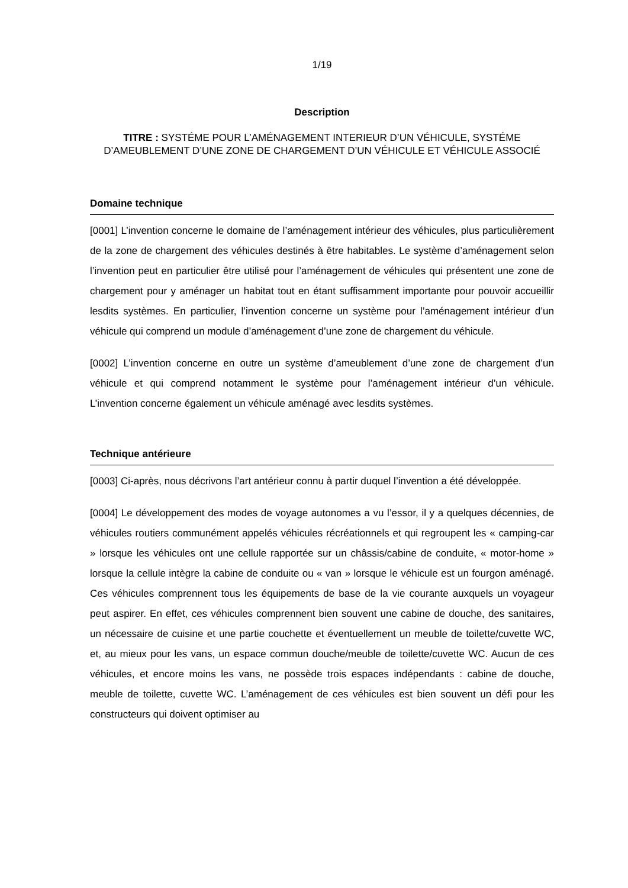1/19
Description
TITRE : SYSTÉME POUR L’AMÉNAGEMENT INTERIEUR D’UN VÉHICULE, SYSTÉME D’AMEUBLEMENT D’UNE ZONE DE CHARGEMENT D’UN VÉHICULE ET VÉHICULE ASSOCIÉ
Domaine technique
[0001] L’invention concerne le domaine de l’aménagement intérieur des véhicules, plus particulièrement de la zone de chargement des véhicules destinés à être habitables. Le système d’aménagement selon l’invention peut en particulier être utilisé pour l’aménagement de véhicules qui présentent une zone de chargement pour y aménager un habitat tout en étant suffisamment importante pour pouvoir accueillir lesdits systèmes. En particulier, l’invention concerne un système pour l’aménagement intérieur d’un véhicule qui comprend un module d’aménagement d’une zone de chargement du véhicule.
[0002] L’invention concerne en outre un système d’ameublement d’une zone de chargement d’un véhicule et qui comprend notamment le système pour l’aménagement intérieur d’un véhicule. L’invention concerne également un véhicule aménagé avec lesdits systèmes.
Technique antérieure
[0003] Ci-après, nous décrivons l’art antérieur connu à partir duquel l’invention a été développée.
[0004] Le développement des modes de voyage autonomes a vu l’essor, il y a quelques décennies, de véhicules routiers communément appelés véhicules récréationnels et qui regroupent les « camping-car » lorsque les véhicules ont une cellule rapportée sur un châssis/cabine de conduite, « motor-home » lorsque la cellule intègre la cabine de conduite ou « van » lorsque le véhicule est un fourgon aménagé. Ces véhicules comprennent tous les équipements de base de la vie courante auxquels un voyageur peut aspirer. En effet, ces véhicules comprennent bien souvent une cabine de douche, des sanitaires, un nécessaire de cuisine et une partie couchette et éventuellement un meuble de toilette/cuvette WC, et, au mieux pour les vans, un espace commun douche/meuble de toilette/cuvette WC. Aucun de ces véhicules, et encore moins les vans, ne possède trois espaces indépendants : cabine de douche, meuble de toilette, cuvette WC. L’aménagement de ces véhicules est bien souvent un défi pour les constructeurs qui doivent optimiser au